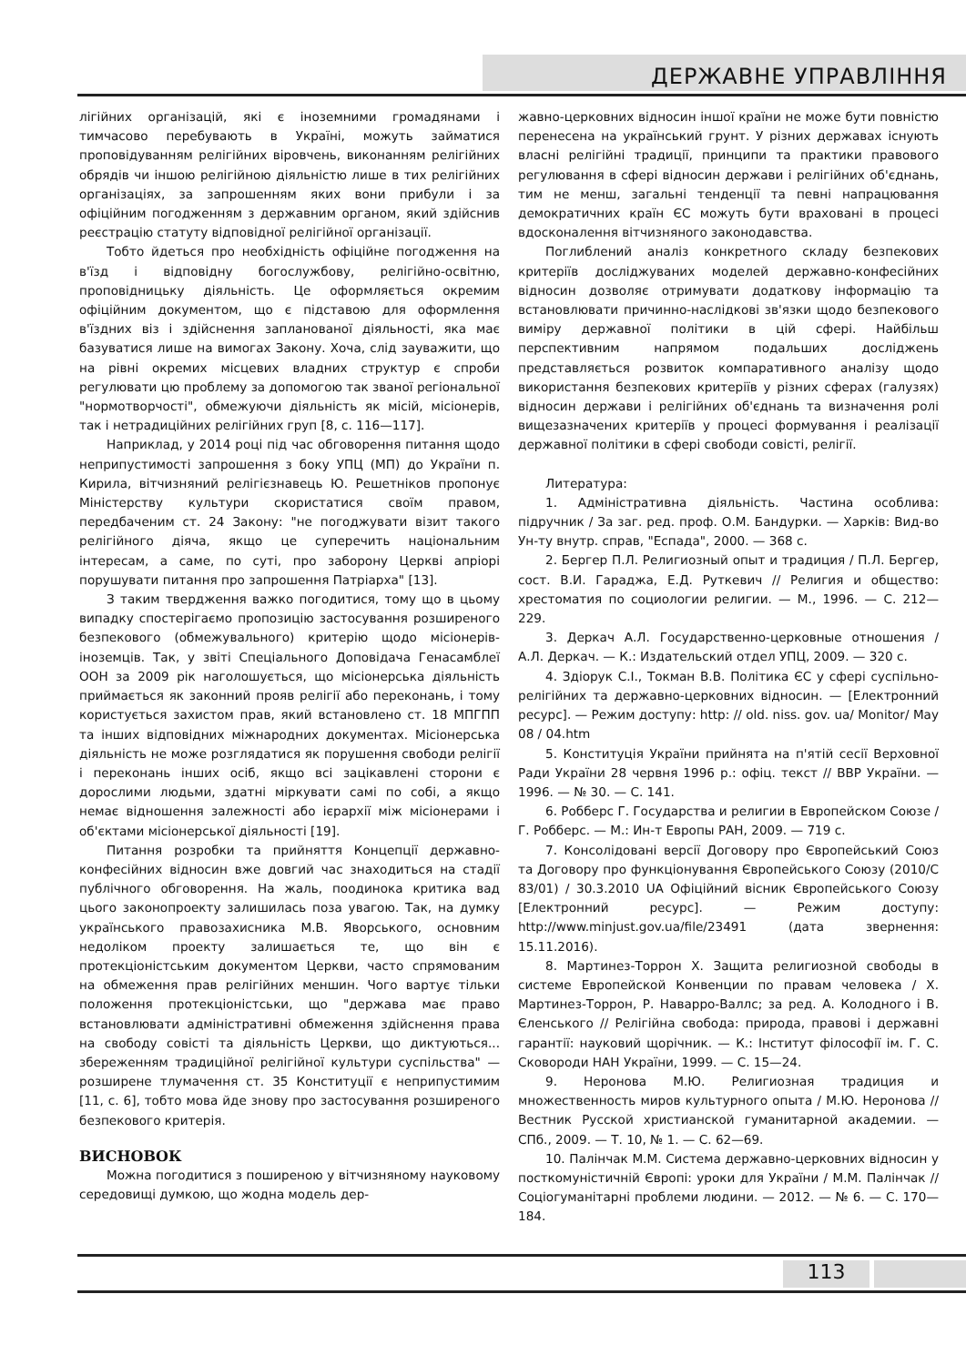ДЕРЖАВНЕ УПРАВЛІННЯ
лігійних організацій, які є іноземними громадянами і тимчасово перебувають в Україні, можуть займатися проповідуванням релігійних віровчень, виконанням релігійних обрядів чи іншою релігійною діяльністю лише в тих релігійних організаціях, за запрошенням яких вони прибули і за офіційним погодженням з державним органом, який здійснив реєстрацію статуту відповідної релігійної організації.
Тобто йдеться про необхідність офіційне погодження на в'їзд і відповідну богослужбову, релігійно-освітню, проповідницьку діяльність. Це оформляється окремим офіційним документом, що є підставою для оформлення в'їздних віз і здійснення запланованої діяльності, яка має базуватися лише на вимогах Закону. Хоча, слід зауважити, що на рівні окремих місцевих владних структур є спроби регулювати цю проблему за допомогою так званої регіональної "нормотворчості", обмежуючи діяльність як місій, місіонерів, так і нетрадиційних релігійних груп [8, с. 116—117].
Наприклад, у 2014 році під час обговорення питання щодо неприпустимості запрошення з боку УПЦ (МП) до України п. Кирила, вітчизняний релігієзнавець Ю. Решетніков пропонує Міністерству культури скористатися своїм правом, передбаченим ст. 24 Закону: "не погоджувати візит такого релігійного діяча, якщо це суперечить національним інтересам, а саме, по суті, про заборону Церкві апріорі порушувати питання про запрошення Патріарха" [13].
З таким твердження важко погодитися, тому що в цьому випадку спостерігаємо пропозицію застосування розширеного безпекового (обмежувального) критерію щодо місіонерів-іноземців. Так, у звіті Спеціального Доповідача Генасамблеї ООН за 2009 рік наголошується, що місіонерська діяльність приймається як законний прояв релігії або переконань, і тому користується захистом прав, який встановлено ст. 18 МПГПП та інших відповідних міжнародних документах. Місіонерська діяльність не може розглядатися як порушення свободи релігії і переконань інших осіб, якщо всі зацікавлені сторони є дорослими людьми, здатні міркувати самі по собі, а якщо немає відношення залежності або ієрархії між місіонерами і об'єктами місіонерської діяльності [19].
Питання розробки та прийняття Концепції державно-конфесійних відносин вже довгий час знаходиться на стадії публічного обговорення. На жаль, поодинока критика вад цього законопроекту залишилась поза увагою. Так, на думку українського правозахисника М.В. Яворського, основним недоліком проекту залишається те, що він є протекціоністським документом Церкви, часто спрямованим на обмеження прав релігійних меншин. Чого вартує тільки положення протекціоністськи, що "держава має право встановлювати адміністративні обмеження здійснення права на свободу совісті та діяльність Церкви, що диктуються... збереженням традиційної релігійної культури суспільства" — розширене тлумачення ст. 35 Конституції є неприпустимим [11, с. 6], тобто мова йде знову про застосування розширеного безпекового критерія.
ВИСНОВОК
Можна погодитися з поширеною у вітчизняному науковому середовищі думкою, що жодна модель дер-
жавно-церковних відносин іншої країни не може бути повністю перенесена на український грунт. У різних державах існують власні релігійні традиції, принципи та практики правового регулювання в сфері відносин держави і релігійних об'єднань, тим не менш, загальні тенденції та певні напрацювання демократичних країн ЄС можуть бути враховані в процесі вдосконалення вітчизняного законодавства.
Поглиблений аналіз конкретного складу безпекових критеріїв досліджуваних моделей державно-конфесійних відносин дозволяє отримувати додаткову інформацію та встановлювати причинно-наслідкові зв'язки щодо безпекового виміру державної політики в цій сфері. Найбільш перспективним напрямом подальших досліджень представляється розвиток компаративного аналізу щодо використання безпекових критеріїв у різних сферах (галузях) відносин держави і релігійних об'єднань та визначення ролі вищезазначених критеріїв у процесі формування і реалізації державної політики в сфері свободи совісті, релігії.
Литература:
1. Адміністративна діяльність. Частина особлива: підручник / За заг. ред. проф. О.М. Бандурки. — Харків: Вид-во Ун-ту внутр. справ, "Еспада", 2000. — 368 с.
2. Бергер П.Л. Религиозный опыт и традиция / П.Л. Бергер, сост. В.И. Гараджа, Е.Д. Руткевич // Религия и общество: хрестоматия по социологии религии. — М., 1996. — С. 212—229.
3. Деркач А.Л. Государственно-церковные отношения / А.Л. Деркач. — К.: Издательский отдел УПЦ, 2009. — 320 с.
4. Здіорук С.І., Токман В.В. Політика ЄС у сфері суспільно-релігійних та державно-церковних відносин. — [Електронний ресурс]. — Режим доступу: http: // old. niss. gov. ua/ Monitor/ May 08 / 04.htm
5. Конституція України прийнята на п'ятій сесії Верховної Ради України 28 червня 1996 р.: офіц. текст // ВВР України. — 1996. — № 30. — С. 141.
6. Робберс Г. Государства и религии в Европейском Союзе / Г. Робберс. — М.: Ин-т Европы РАН, 2009. — 719 с.
7. Консолідовані версії Договору про Європейський Союз та Договору про функціонування Європейського Союзу (2010/C 83/01) / 30.3.2010 UA Офіційний вісник Європейського Союзу [Електронний ресурс]. — Режим доступу: http://www.minjust.gov.ua/file/23491 (дата звернення: 15.11.2016).
8. Мартинез-Торрон Х. Защита религиозной свободы в системе Европейской Конвенции по правам человека / Х. Мартинез-Торрон, Р. Наварро-Валлс; за ред. А. Колодного і В. Єленського // Релігійна свобода: природа, правові і державні гарантії: науковий щорічник. — К.: Інститут філософії ім. Г. С. Сковороди НАН України, 1999. — С. 15—24.
9. Неронова М.Ю. Религиозная традиция и множественность миров культурного опыта / М.Ю. Неронова // Вестник Русской христианской гуманитарной академии. — СПб., 2009. — Т. 10, № 1. — С. 62—69.
10. Палінчак М.М. Система державно-церковних відносин у посткомуністичній Європі: уроки для України / М.М. Палінчак // Соціогуманітарні проблеми людини. — 2012. — № 6. — С. 170—184.
113